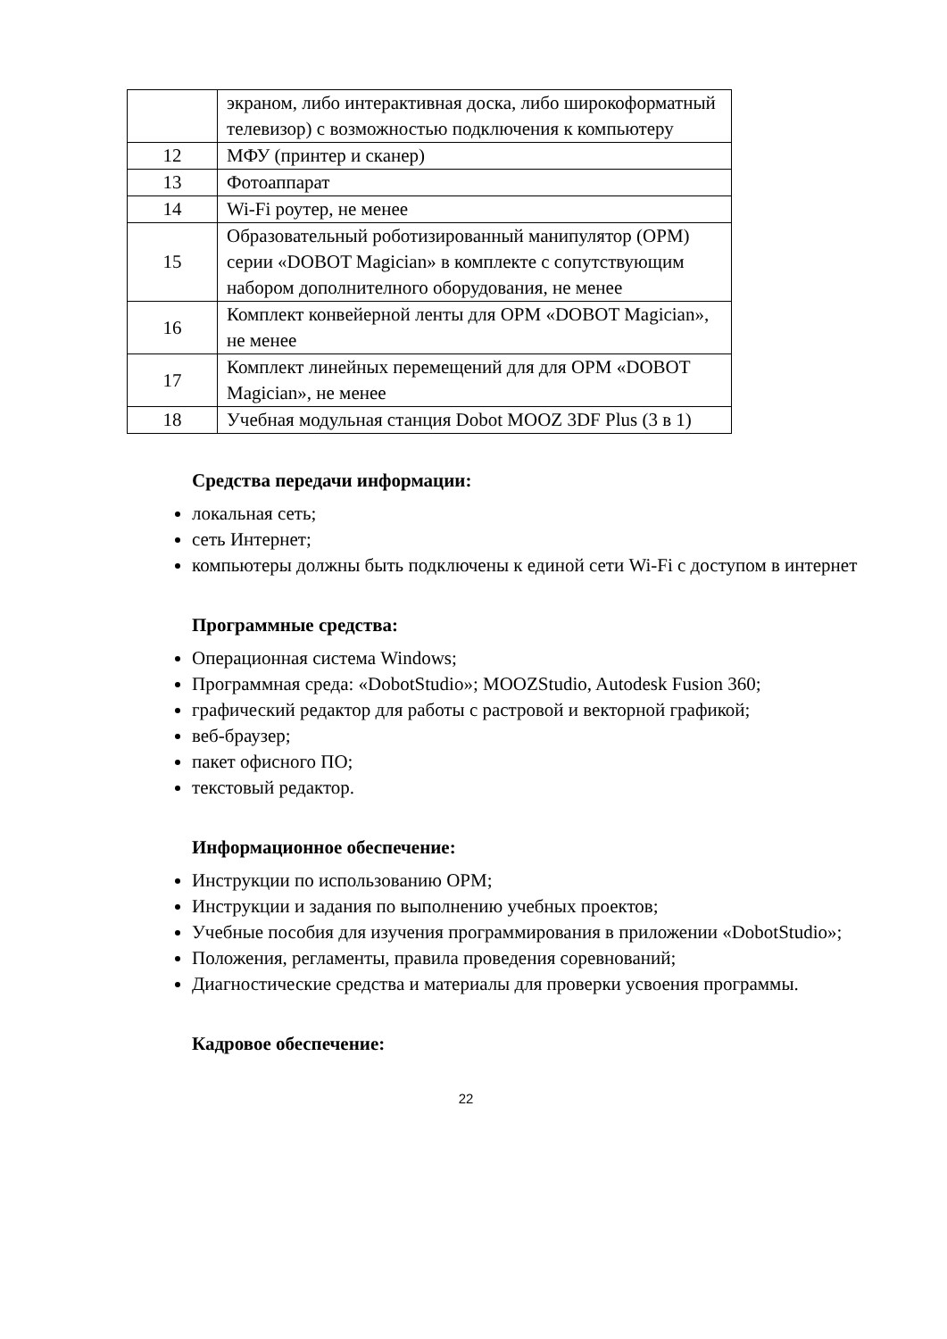| | экраном, либо интерактивная доска, либо широкоформатный телевизор) с возможностью подключения к компьютеру |
| 12 | МФУ (принтер и сканер) |
| 13 | Фотоаппарат |
| 14 | Wi-Fi роутер, не менее |
| 15 | Образовательный роботизированный манипулятор (ОРМ) серии «DOBOT Magician» в комплекте с сопутствующим набором дополнителного оборудования, не менее |
| 16 | Комплект конвейерной ленты для ОРМ «DOBOT Magician», не менее |
| 17 | Комплект линейных перемещений для для ОРМ «DOBOT Magician», не менее |
| 18 | Учебная модульная станция Dobot MOOZ 3DF Plus (3 в 1) |
Средства передачи информации:
локальная сеть;
сеть Интернет;
компьютеры должны быть подключены к единой сети Wi-Fi с доступом в интернет
Программные средства:
Операционная система Windows;
Программная среда: «DobotStudio»; MOOZStudio, Autodesk Fusion 360;
графический редактор для работы с растровой и векторной графикой;
веб-браузер;
пакет офисного ПО;
текстовый редактор.
Информационное обеспечение:
Инструкции по использованию ОРМ;
Инструкции и задания по выполнению учебных проектов;
Учебные пособия для изучения программирования в приложении «DobotStudio»;
Положения, регламенты, правила проведения соревнований;
Диагностические средства и материалы для проверки усвоения программы.
Кадровое обеспечение:
22